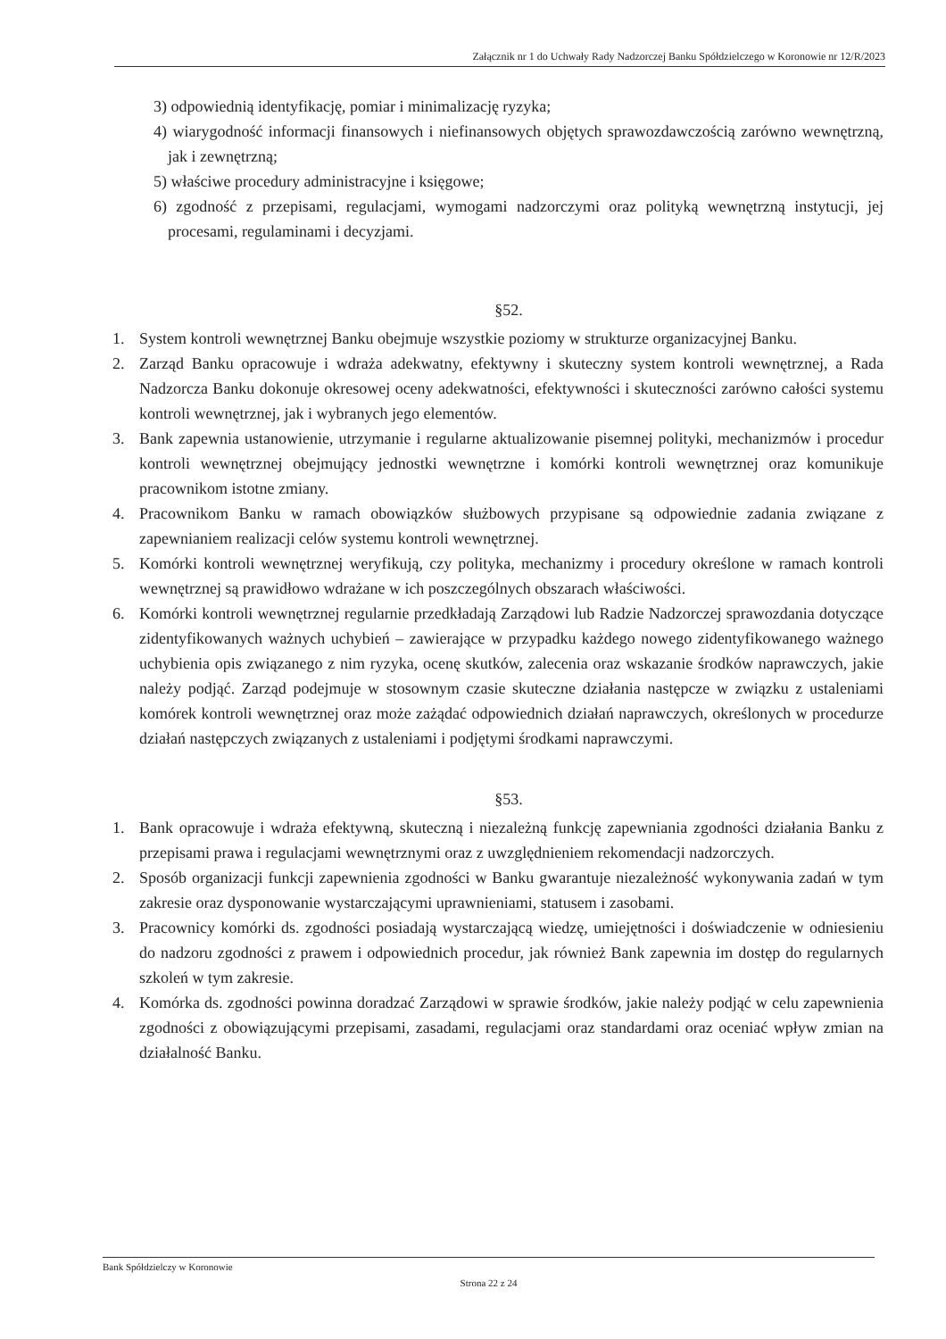Załącznik nr 1 do Uchwały Rady Nadzorczej Banku Spółdzielczego w Koronowie nr 12/R/2023
3) odpowiednią identyfikację, pomiar i minimalizację ryzyka;
4) wiarygodność informacji finansowych i niefinansowych objętych sprawozdawczością zarówno wewnętrzną, jak i zewnętrzną;
5) właściwe procedury administracyjne i księgowe;
6) zgodność z przepisami, regulacjami, wymogami nadzorczymi oraz polityką wewnętrzną instytucji, jej procesami, regulaminami i decyzjami.
§52.
1. System kontroli wewnętrznej Banku obejmuje wszystkie poziomy w strukturze organizacyjnej Banku.
2. Zarząd Banku opracowuje i wdraża adekwatny, efektywny i skuteczny system kontroli wewnętrznej, a Rada Nadzorcza Banku dokonuje okresowej oceny adekwatności, efektywności i skuteczności zarówno całości systemu kontroli wewnętrznej, jak i wybranych jego elementów.
3. Bank zapewnia ustanowienie, utrzymanie i regularne aktualizowanie pisemnej polityki, mechanizmów i procedur kontroli wewnętrznej obejmujący jednostki wewnętrzne i komórki kontroli wewnętrznej oraz komunikuje pracownikom istotne zmiany.
4. Pracownikom Banku w ramach obowiązków służbowych przypisane są odpowiednie zadania związane z zapewnianiem realizacji celów systemu kontroli wewnętrznej.
5. Komórki kontroli wewnętrznej weryfikują, czy polityka, mechanizmy i procedury określone w ramach kontroli wewnętrznej są prawidłowo wdrażane w ich poszczególnych obszarach właściwości.
6. Komórki kontroli wewnętrznej regularnie przedkładają Zarządowi lub Radzie Nadzorczej sprawozdania dotyczące zidentyfikowanych ważnych uchybień – zawierające w przypadku każdego nowego zidentyfikowanego ważnego uchybienia opis związanego z nim ryzyka, ocenę skutków, zalecenia oraz wskazanie środków naprawczych, jakie należy podjąć. Zarząd podejmuje w stosownym czasie skuteczne działania następcze w związku z ustaleniami komórek kontroli wewnętrznej oraz może zażądać odpowiednich działań naprawczych, określonych w procedurze działań następczych związanych z ustaleniami i podjętymi środkami naprawczymi.
§53.
1. Bank opracowuje i wdraża efektywną, skuteczną i niezależną funkcję zapewniania zgodności działania Banku z przepisami prawa i regulacjami wewnętrznymi oraz z uwzględnieniem rekomendacji nadzorczych.
2. Sposób organizacji funkcji zapewnienia zgodności w Banku gwarantuje niezależność wykonywania zadań w tym zakresie oraz dysponowanie wystarczającymi uprawnieniami, statusem i zasobami.
3. Pracownicy komórki ds. zgodności posiadają wystarczającą wiedzę, umiejętności i doświadczenie w odniesieniu do nadzoru zgodności z prawem i odpowiednich procedur, jak również Bank zapewnia im dostęp do regularnych szkoleń w tym zakresie.
4. Komórka ds. zgodności powinna doradzać Zarządowi w sprawie środków, jakie należy podjąć w celu zapewnienia zgodności z obowiązującymi przepisami, zasadami, regulacjami oraz standardami oraz oceniać wpływ zmian na działalność Banku.
Bank Spółdzielczy w Koronowie
Strona 22 z 24